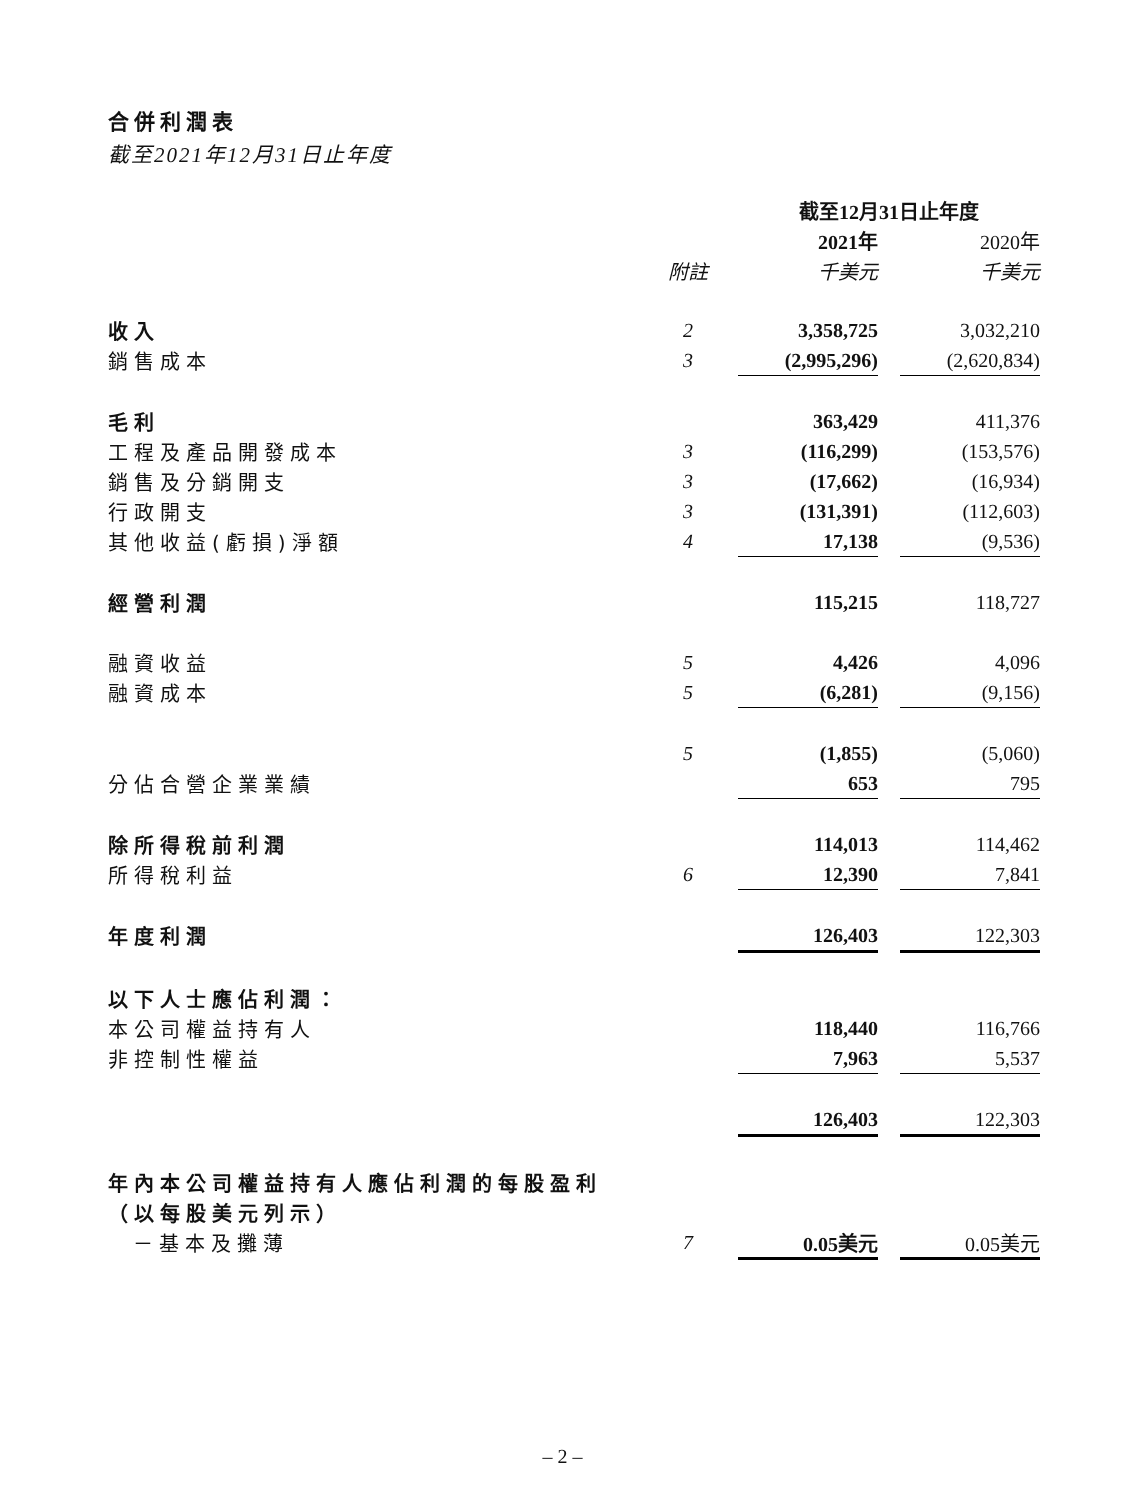合併利潤表
截至2021年12月31日止年度
| | | 截至12月31日止年度 | | |
| | | 2021年 | | 2020年 |
| | 附註 | 千美元 | | 千美元 |
| 收入 | 2 | 3,358,725 | | 3,032,210 |
| 銷售成本 | 3 | (2,995,296) | | (2,620,834) |
| 毛利 | | 363,429 | | 411,376 |
| 工程及產品開發成本 | 3 | (116,299) | | (153,576) |
| 銷售及分銷開支 | 3 | (17,662) | | (16,934) |
| 行政開支 | 3 | (131,391) | | (112,603) |
| 其他收益(虧損)淨額 | 4 | 17,138 | | (9,536) |
| 經營利潤 | | 115,215 | | 118,727 |
| 融資收益 | 5 | 4,426 | | 4,096 |
| 融資成本 | 5 | (6,281) | | (9,156) |
| | 5 | (1,855) | | (5,060) |
| 分佔合營企業業績 | | 653 | | 795 |
| 除所得稅前利潤 | | 114,013 | | 114,462 |
| 所得稅利益 | 6 | 12,390 | | 7,841 |
| 年度利潤 | | 126,403 | | 122,303 |
| 以下人士應佔利潤： | | | | |
| 本公司權益持有人 | | 118,440 | | 116,766 |
| 非控制性權益 | | 7,963 | | 5,537 |
| | | 126,403 | | 122,303 |
| 年內本公司權益持有人應佔利潤的每股盈利 | | | | |
| （以每股美元列示） | | | | |
| －基本及攤薄 | 7 | 0.05美元 | | 0.05美元 |
– 2 –